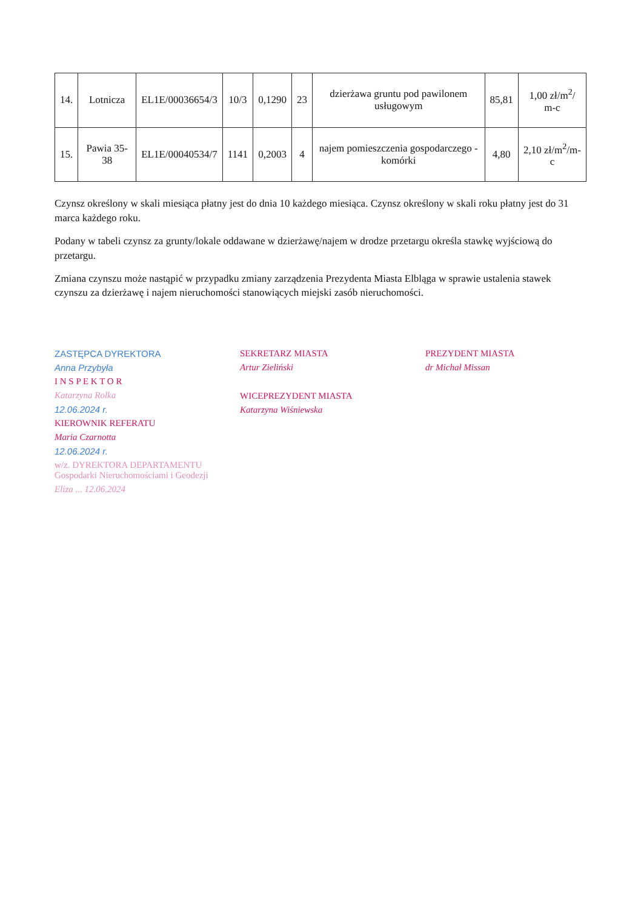| 14. | Lotnicza | EL1E/00036654/3 | 10/3 | 0,1290 | 23 | dzierżawa gruntu pod pawilonem usługowym | 85,81 | 1,00 zł/m<sup>2</sup>/ m-c |
| 15. | Pawia 35-38 | EL1E/00040534/7 | 1141 | 0,2003 | 4 | najem pomieszczenia gospodarczego - komórki | 4,80 | 2,10 zł/m<sup>2</sup>/m-c |
Czynsz określony w skali miesiąca płatny jest do dnia 10 każdego miesiąca. Czynsz określony w skali roku płatny jest do 31 marca każdego roku.
Podany w tabeli czynsz za grunty/lokale oddawane w dzierżawę/najem w drodze przetargu określa stawkę wyjściową do przetargu.
Zmiana czynszu może nastąpić w przypadku zmiany zarządzenia Prezydenta Miasta Elbląga w sprawie ustalenia stawek czynszu za dzierżawę i najem nieruchomości stanowiących miejski zasób nieruchomości.
ZASTĘPCA DYREKTORA
Anna Przybyła
I N S P E K T O R
Katarzyna Rolka
12.06.2024 r.
KIEROWNIK REFERATU
Maria Czarnotta
12.06.2024 r.
w/z. DYREKTORA DEPARTAMENTU Gospodarki Nieruchomościami i Geodezji
Eliza ... 12.06.2024
SEKRETARZ MIASTA
Artur Zieliński
WICEPREZYDENT MIASTA
Katarzyna Wiśniewska
PREZYDENT MIASTA
dr Michał Missan